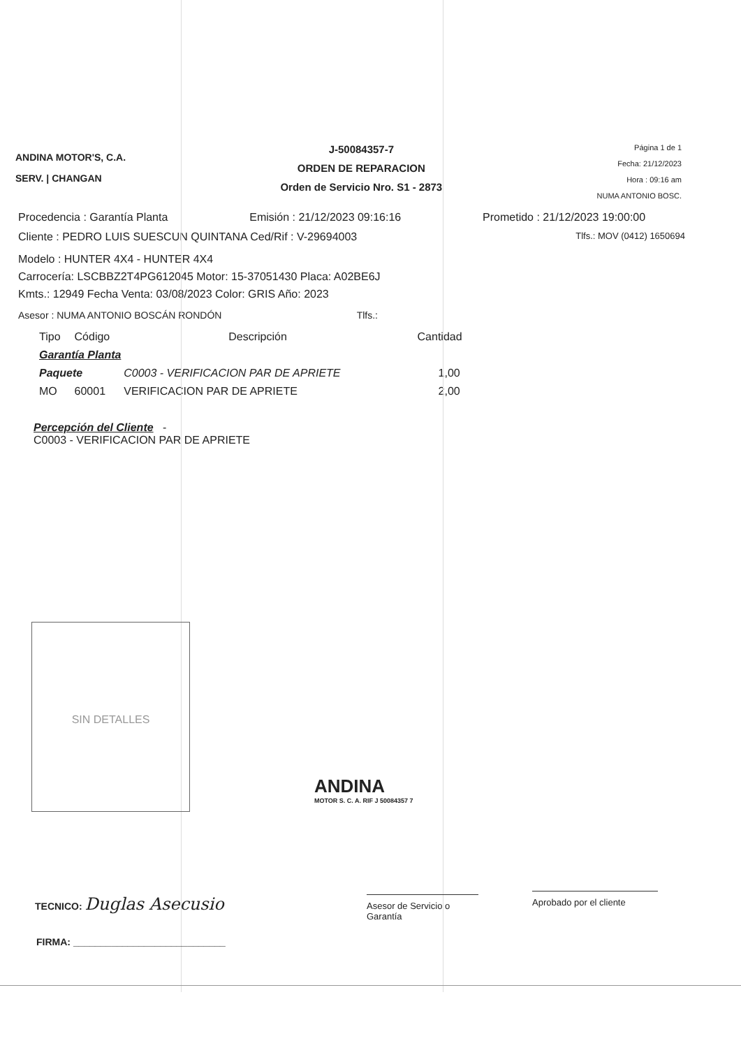ANDINA MOTOR'S, C.A.
SERV. | CHANGAN
J-50084357-7
ORDEN DE REPARACION
Orden de Servicio Nro. S1 - 2873
Página 1 de 1
Fecha: 21/12/2023
Hora : 09:16 am
NUMA ANTONIO BOSC.
Procedencia : Garantía Planta Emisión : 21/12/2023 09:16:16 Prometido : 21/12/2023 19:00:00
Cliente : PEDRO LUIS SUESCUN QUINTANA Ced/Rif : V-29694003 Tlfs.: MOV (0412) 1650694
Modelo : HUNTER 4X4 - HUNTER 4X4
Carrocería: LSCBBZ2T4PG612045 Motor: 15-37051430 Placa: A02BE6J
Kmts.: 12949 Fecha Venta: 03/08/2023 Color: GRIS Año: 2023
Asesor : NUMA ANTONIO BOSCÁN RONDÓN Tlfs.:
| Tipo | Código | Descripción | Cantidad |
| --- | --- | --- | --- |
| Garantía Planta | | | |
| Paquete | | C0003 - VERIFICACION PAR DE APRIETE | 1,00 |
| MO | 60001 | VERIFICACION PAR DE APRIETE | 2,00 |
Percepción del Cliente -
C0003 - VERIFICACION PAR DE APRIETE
SIN DETALLES
ANDINA
MOTOR S. C. A. RIF J 50084357 7
TECNICO: Duglas Asecusio
Asesor de Servicio o Garantía
Aprobado por el cliente
FIRMA: ____________________________